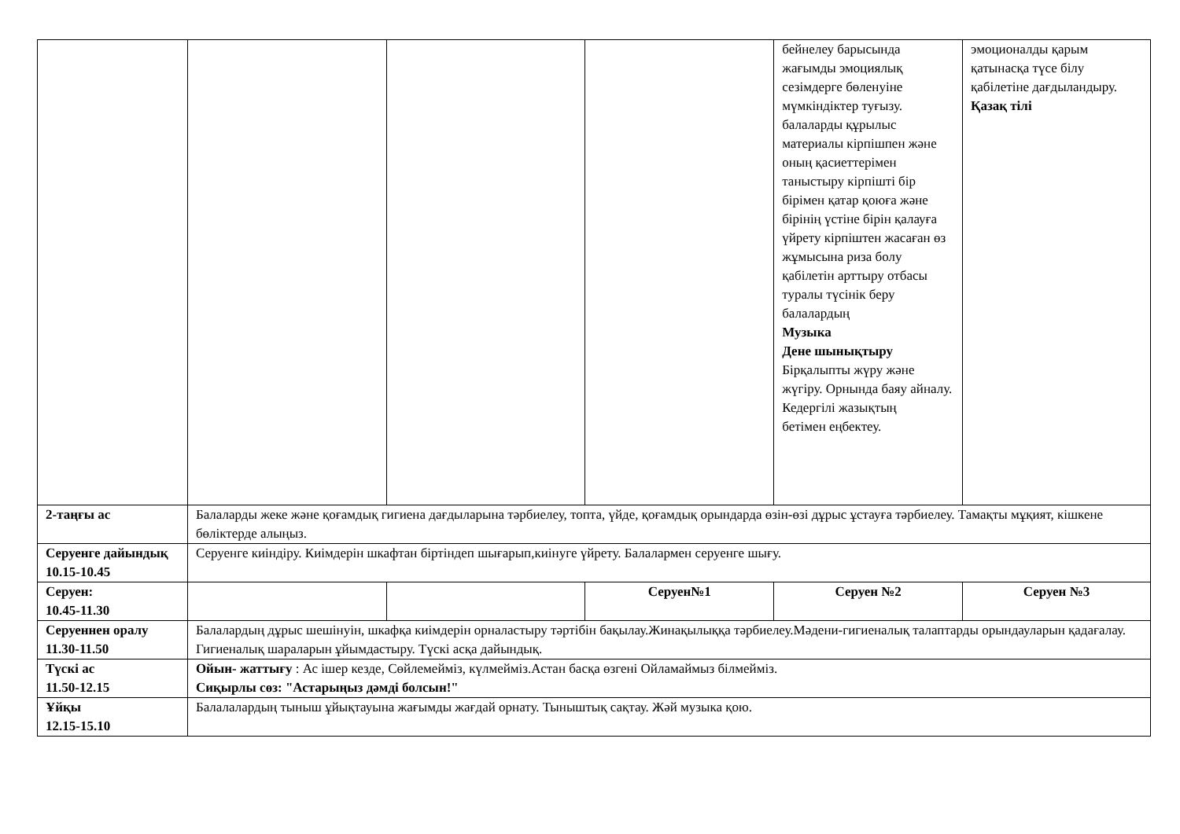| | | | | бейнелеу барысында жағымды эмоциялық сезімдерге бөленуіне мүмкіндіктер туғызу. балаларды құрылыс материалы кірпішпен және оның қасиеттерімен таныстыру кірпішті бір бірімен қатар қоюға және бірінің үстіне бірін қалауға үйрету кірпіштен жасаған өз жұмысына риза болу қабілетін арттыру отбасы туралы түсінік беру балалардың Музыка Дене шынықтыру Бірқалыпты жүру және жүгіру. Орнында баяу айналу. Кедергілі жазықтың бетімен еңбектеу. | эмоционалды қарым қатынасқа түсе білу қабілетіне дағдыландыру. Қазақ тілі |
| 2-таңғы ас | Балаларды жеке және қоғамдық гигиена дағдыларына тәрбиелеу, топта, үйде, қоғамдық орындарда өзін-өзі дұрыс ұстауға тәрбиелеу. Тамақты мұқият, кішкене бөліктерде алыңыз. | | | | |
| Серуенге дайындық 10.15-10.45 | Серуенге киіндіру. Киімдерін шкафтан біртіндеп шығарып,киінуге үйрету. Балалармен серуенге шығу. | | | | |
| Серуен: 10.45-11.30 | | | Серуен№1 | Серуен №2 | Серуен №3 |
| Серуеннен оралу 11.30-11.50 | Балалардың дұрыс шешінуін, шкафқа киімдерін орналастыру тәртібін бақылау.Жинақылыққа тәрбиелеу.Мәдени-гигиеналық талаптарды орындауларын қадағалау. Гигиеналық шараларын ұйымдастыру. Түскі асқа дайындық. | | | | |
| Түскі ас 11.50-12.15 | Ойын- жаттығу : Ас ішер кезде, Сөйлемейміз, күлмейміз.Астан басқа өзгені Ойламаймыз білмейміз. Сиқырлы сөз: "Астарыңыз дәмді болсын!" | | | | |
| Ұйқы 12.15-15.10 | Балалалардың тыныш ұйықтауына жағымды жағдай орнату. Тыныштық сақтау. Жәй музыка қою. | | | | |